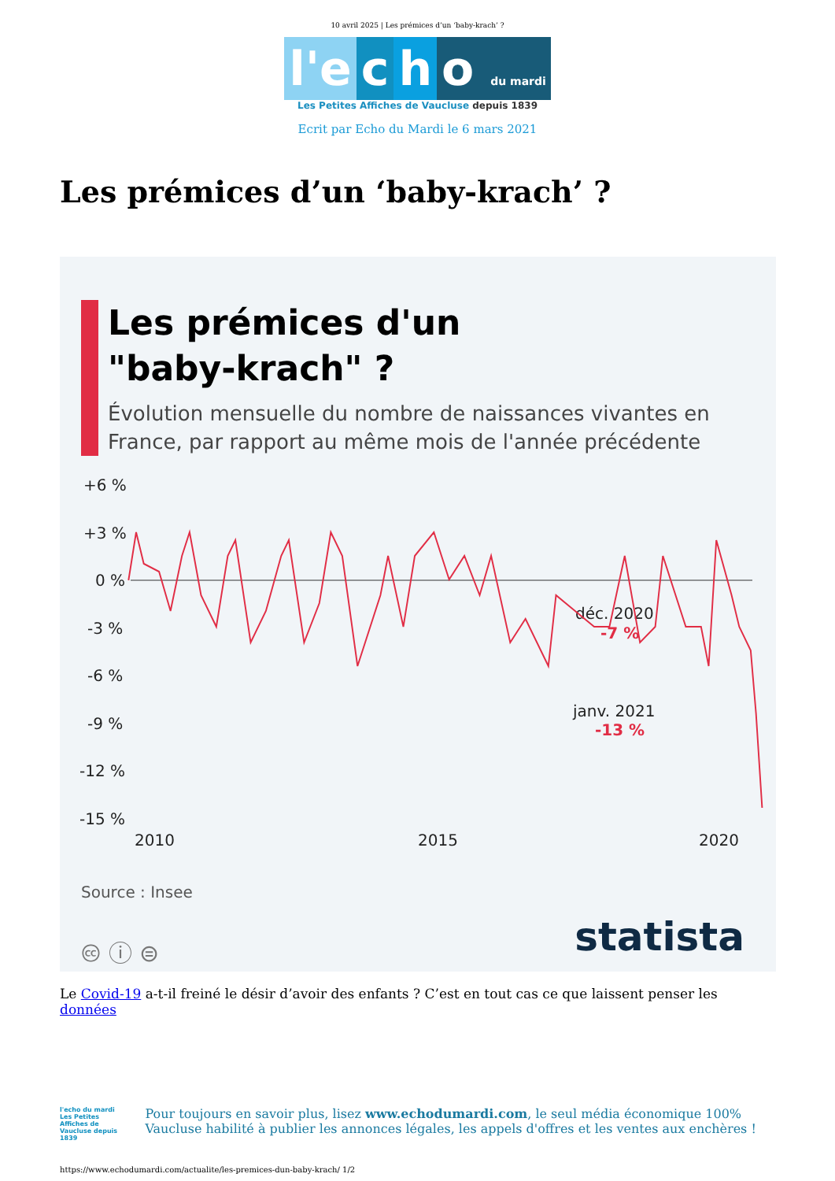10 avril 2025 | Les prémices d’un ‘baby-krach’ ?
l'e c h o du mardi
Les Petites Affiches de Vaucluse depuis 1839
Ecrit par Echo du Mardi le 6 mars 2021
Les prémices d’un ‘baby-krach’ ?
Les prémices d'un
"baby-krach" ?
Évolution mensuelle du nombre de naissances vivantes en France, par rapport au même mois de l'année précédente
+6 %
+3 %
0 %
-3 %
-6 %
-9 %
-12 %
-15 %
2010
2015
2020
déc. 2020
-7 %
janv. 2021
-13 %
Source : Insee
🅭 ⓘ ⊜ statista
Le Covid-19 a-t-il freiné le désir d’avoir des enfants ? C’est en tout cas ce que laissent penser les données
l'echo du mardi
Les Petites Affiches de Vaucluse depuis 1839
Pour toujours en savoir plus, lisez www.echodumardi.com, le seul média économique 100% Vaucluse habilité à publier les annonces légales, les appels d'offres et les ventes aux enchères !
https://www.echodumardi.com/actualite/les-premices-dun-baby-krach/ 1/2